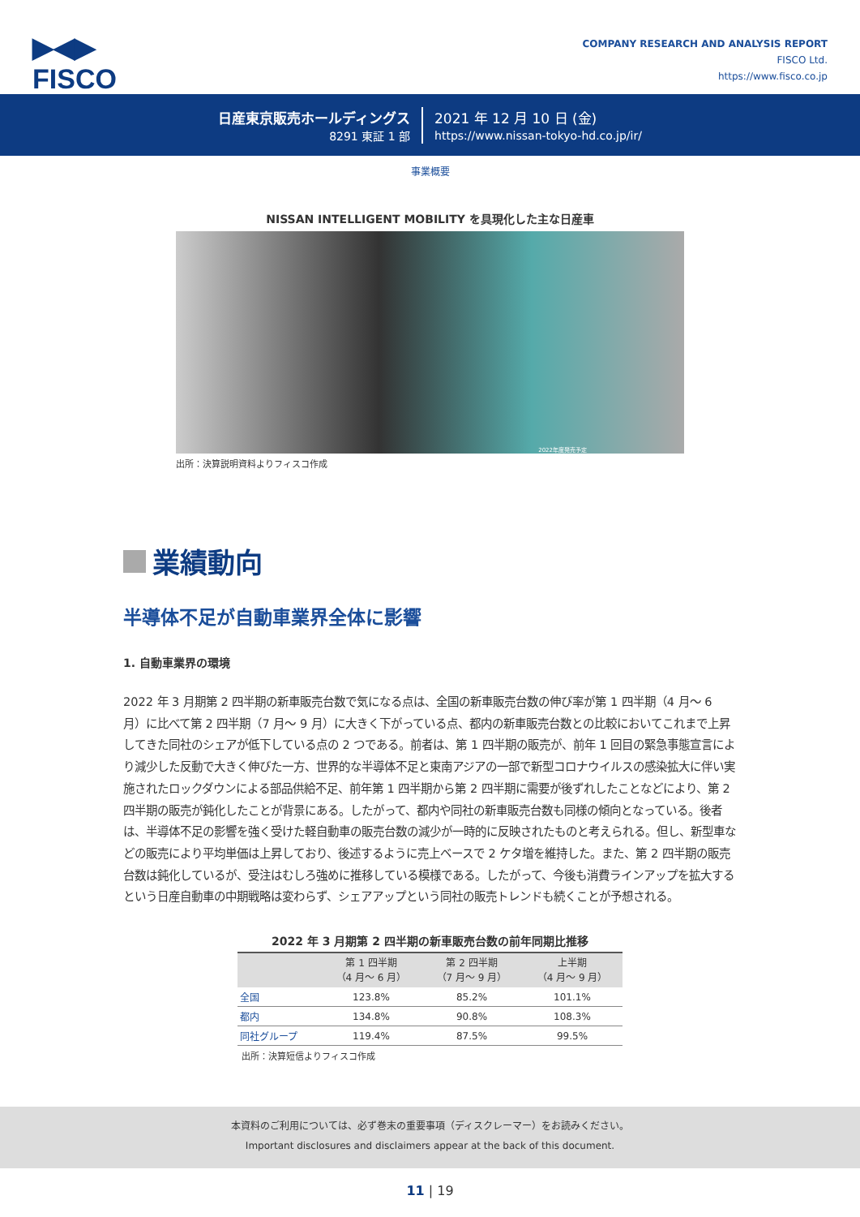▶◀▶
FISCO
COMPANY RESEARCH AND ANALYSIS REPORT
FISCO Ltd.
https://www.fisco.co.jp
日産東京販売ホールディングス
8291 東証 1 部
2021 年 12 月 10 日 (金)
https://www.nissan-tokyo-hd.co.jp/ir/
事業概要
NISSAN INTELLIGENT MOBILITY を具現化した主な日産車
2022年度発売予定
出所：決算説明資料よりフィスコ作成
業績動向
半導体不足が自動車業界全体に影響
1. 自動車業界の環境
2022 年 3 月期第 2 四半期の新車販売台数で気になる点は、全国の新車販売台数の伸び率が第 1 四半期（4 月～ 6 月）に比べて第 2 四半期（7 月～ 9 月）に大きく下がっている点、都内の新車販売台数との比較においてこれまで上昇してきた同社のシェアが低下している点の 2 つである。前者は、第 1 四半期の販売が、前年 1 回目の緊急事態宣言により減少した反動で大きく伸びた一方、世界的な半導体不足と東南アジアの一部で新型コロナウイルスの感染拡大に伴い実施されたロックダウンによる部品供給不足、前年第 1 四半期から第 2 四半期に需要が後ずれしたことなどにより、第 2 四半期の販売が鈍化したことが背景にある。したがって、都内や同社の新車販売台数も同様の傾向となっている。後者は、半導体不足の影響を強く受けた軽自動車の販売台数の減少が一時的に反映されたものと考えられる。但し、新型車などの販売により平均単価は上昇しており、後述するように売上ベースで 2 ケタ増を維持した。また、第 2 四半期の販売台数は鈍化しているが、受注はむしろ強めに推移している模様である。したがって、今後も消費ラインアップを拡大するという日産自動車の中期戦略は変わらず、シェアアップという同社の販売トレンドも続くことが予想される。
2022 年 3 月期第 2 四半期の新車販売台数の前年同期比推移
| | 第 1 四半期 （4 月～ 6 月） | 第 2 四半期 （7 月～ 9 月） | 上半期 （4 月～ 9 月） |
| --- | --- | --- | --- |
| 全国 | 123.8% | 85.2% | 101.1% |
| 都内 | 134.8% | 90.8% | 108.3% |
| 同社グループ | 119.4% | 87.5% | 99.5% |
出所：決算短信よりフィスコ作成
本資料のご利用については、必ず巻末の重要事項（ディスクレーマー）をお読みください。
Important disclosures and disclaimers appear at the back of this document.
11 | 19